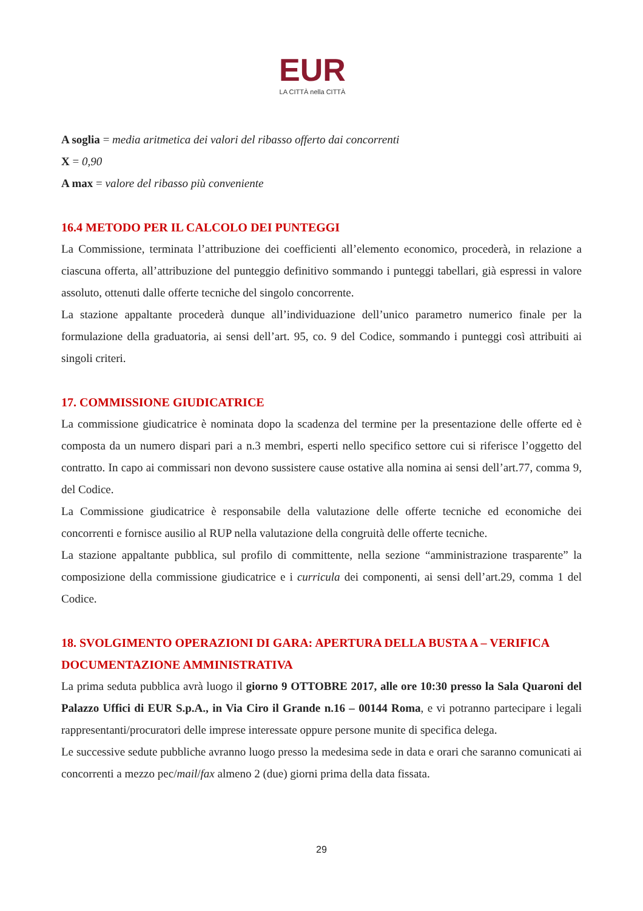EUR
LA CITTÀ nella CITTÀ
A soglia = media aritmetica dei valori del ribasso offerto dai concorrenti
X = 0,90
A max = valore del ribasso più conveniente
16.4 METODO PER IL CALCOLO DEI PUNTEGGI
La Commissione, terminata l’attribuzione dei coefficienti all’elemento economico, procederà, in relazione a ciascuna offerta, all’attribuzione del punteggio definitivo sommando i punteggi tabellari, già espressi in valore assoluto, ottenuti dalle offerte tecniche del singolo concorrente.
La stazione appaltante procederà dunque all’individuazione dell’unico parametro numerico finale per la formulazione della graduatoria, ai sensi dell’art. 95, co. 9 del Codice, sommando i punteggi così attribuiti ai singoli criteri.
17. COMMISSIONE GIUDICATRICE
La commissione giudicatrice è nominata dopo la scadenza del termine per la presentazione delle offerte ed è composta da un numero dispari pari a n.3 membri, esperti nello specifico settore cui si riferisce l’oggetto del contratto. In capo ai commissari non devono sussistere cause ostative alla nomina ai sensi dell’art.77, comma 9, del Codice.
La Commissione giudicatrice è responsabile della valutazione delle offerte tecniche ed economiche dei concorrenti e fornisce ausilio al RUP nella valutazione della congruità delle offerte tecniche.
La stazione appaltante pubblica, sul profilo di committente, nella sezione “amministrazione trasparente” la composizione della commissione giudicatrice e i curricula dei componenti, ai sensi dell’art.29, comma 1 del Codice.
18. SVOLGIMENTO OPERAZIONI DI GARA: APERTURA DELLA BUSTA A – VERIFICA DOCUMENTAZIONE AMMINISTRATIVA
La prima seduta pubblica avrà luogo il giorno 9 OTTOBRE 2017, alle ore 10:30 presso la Sala Quaroni del Palazzo Uffici di EUR S.p.A., in Via Ciro il Grande n.16 – 00144 Roma, e vi potranno partecipare i legali rappresentanti/procuratori delle imprese interessate oppure persone munite di specifica delega.
Le successive sedute pubbliche avranno luogo presso la medesima sede in data e orari che saranno comunicati ai concorrenti a mezzo pec/mail/fax almeno 2 (due) giorni prima della data fissata.
29